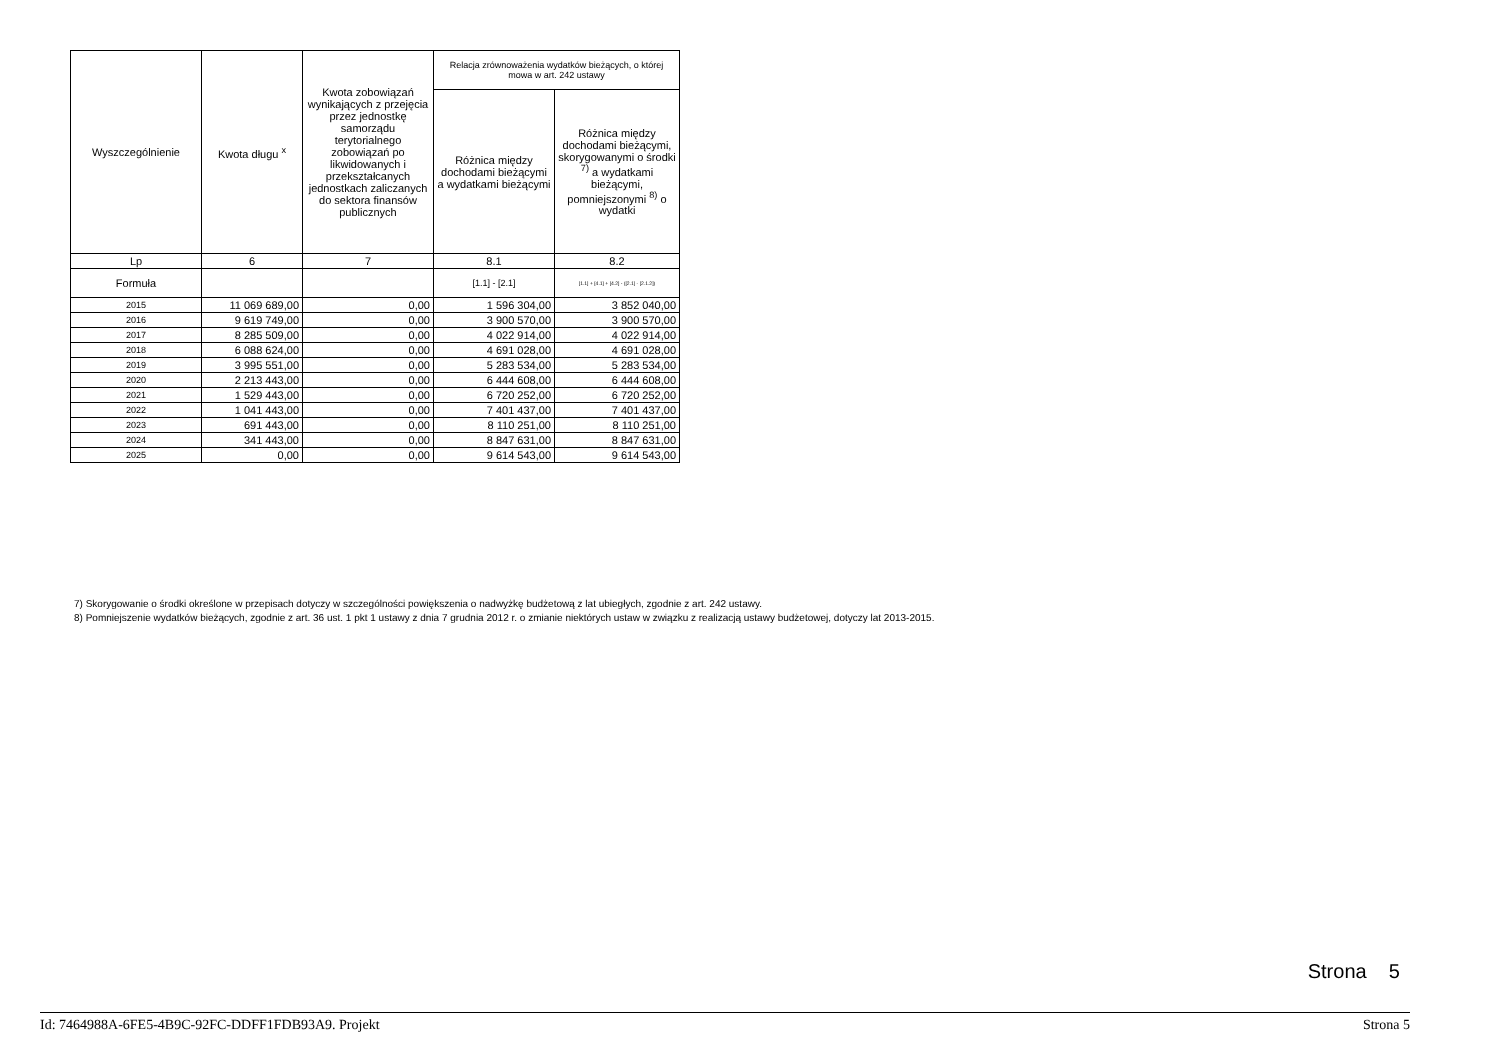| Wyszczególnienie | Kwota długu <sup>x</sup> | Kwota zobowiązań wynikających z przejęcia przez jednostkę samorządu terytorialnego zobowiązań po likwidowanych i przekształcanych jednostkach zaliczanych do sektora finansów publicznych | Relacja zrównoważenia wydatków bieżących, o której mowa w art. 242 ustawy | |
| --- | --- | --- | --- | --- |
| | | | Różnica między dochodami bieżącymi a wydatkami bieżącymi | Różnica między dochodami bieżącymi, skorygowanymi o środki <sup>7)</sup> a wydatkami bieżącymi, pomniejszonymi <sup>8)</sup> o wydatki |
| Lp | 6 | 7 | 8.1 | 8.2 |
| Formuła | | | [1.1] - [2.1] | [1.1] + [4.1] + [4.2] - ([2.1] - [2.1.2]) |
| 2015 | 11 069 689,00 | 0,00 | 1 596 304,00 | 3 852 040,00 |
| 2016 | 9 619 749,00 | 0,00 | 3 900 570,00 | 3 900 570,00 |
| 2017 | 8 285 509,00 | 0,00 | 4 022 914,00 | 4 022 914,00 |
| 2018 | 6 088 624,00 | 0,00 | 4 691 028,00 | 4 691 028,00 |
| 2019 | 3 995 551,00 | 0,00 | 5 283 534,00 | 5 283 534,00 |
| 2020 | 2 213 443,00 | 0,00 | 6 444 608,00 | 6 444 608,00 |
| 2021 | 1 529 443,00 | 0,00 | 6 720 252,00 | 6 720 252,00 |
| 2022 | 1 041 443,00 | 0,00 | 7 401 437,00 | 7 401 437,00 |
| 2023 | 691 443,00 | 0,00 | 8 110 251,00 | 8 110 251,00 |
| 2024 | 341 443,00 | 0,00 | 8 847 631,00 | 8 847 631,00 |
| 2025 | 0,00 | 0,00 | 9 614 543,00 | 9 614 543,00 |
7) Skorygowanie o środki określone w przepisach dotyczy w szczególności powiększenia o nadwyżkę budżetową z lat ubiegłych, zgodnie z art. 242 ustawy.
8) Pomniejszenie wydatków bieżących, zgodnie z art. 36 ust. 1 pkt 1 ustawy z dnia 7 grudnia 2012 r. o zmianie niektórych ustaw w związku z realizacją ustawy budżetowej, dotyczy lat 2013-2015.
Strona 5
Id: 7464988A-6FE5-4B9C-92FC-DDFF1FDB93A9. Projekt Strona 5